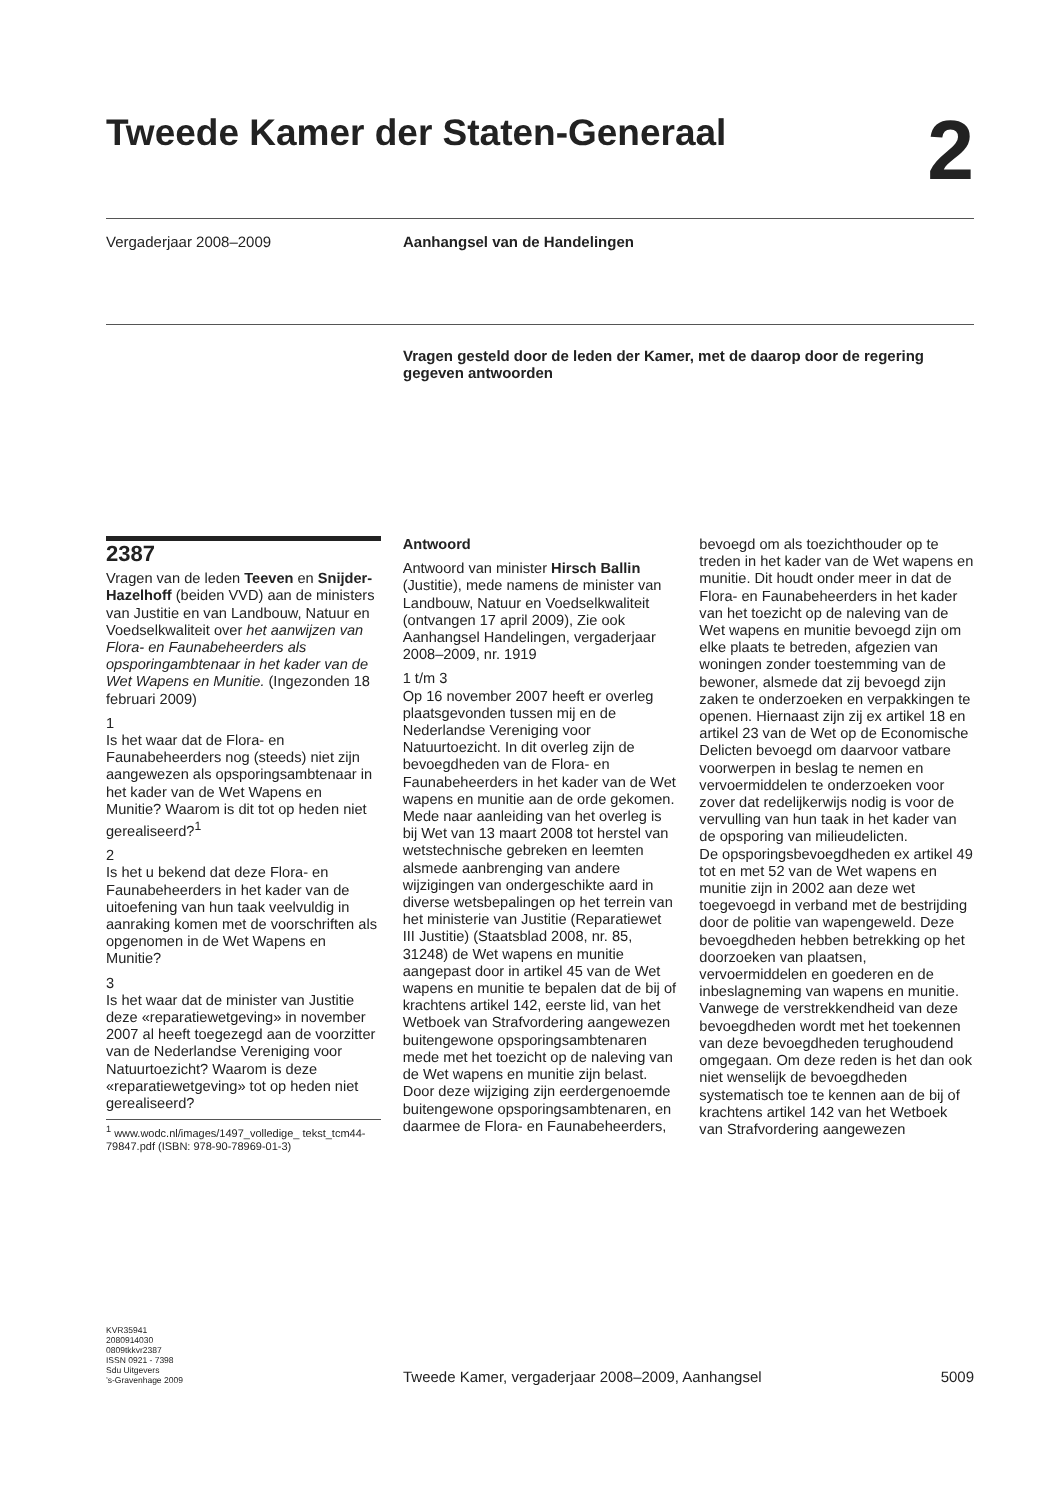Tweede Kamer der Staten-Generaal 2
Vergaderjaar 2008–2009 Aanhangsel van de Handelingen
Vragen gesteld door de leden der Kamer, met de daarop door de regering gegeven antwoorden
2387
Vragen van de leden Teeven en Snijder-Hazelhoff (beiden VVD) aan de ministers van Justitie en van Landbouw, Natuur en Voedselkwaliteit over het aanwijzen van Flora- en Faunabeheerders als opsporingambtenaar in het kader van de Wet Wapens en Munitie. (Ingezonden 18 februari 2009)
1
Is het waar dat de Flora- en Faunabeheerders nog (steeds) niet zijn aangewezen als opsporingsambtenaar in het kader van de Wet Wapens en Munitie? Waarom is dit tot op heden niet gerealiseerd?<sup>1</sup>
2
Is het u bekend dat deze Flora- en Faunabeheerders in het kader van de uitoefening van hun taak veelvuldig in aanraking komen met de voorschriften als opgenomen in de Wet Wapens en Munitie?
3
Is het waar dat de minister van Justitie deze «reparatiewetgeving» in november 2007 al heeft toegezegd aan de voorzitter van de Nederlandse Vereniging voor Natuurtoezicht? Waarom is deze «reparatiewetgeving» tot op heden niet gerealiseerd?
<sup>1</sup> www.wodc.nl/images/1497_volledige_ tekst_tcm44-79847.pdf (ISBN: 978-90-78969-01-3)
Antwoord
Antwoord van minister Hirsch Ballin (Justitie), mede namens de minister van Landbouw, Natuur en Voedselkwaliteit (ontvangen 17 april 2009), Zie ook Aanhangsel Handelingen, vergaderjaar 2008–2009, nr. 1919
1 t/m 3
Op 16 november 2007 heeft er overleg plaatsgevonden tussen mij en de Nederlandse Vereniging voor Natuurtoezicht. In dit overleg zijn de bevoegdheden van de Flora- en Faunabeheerders in het kader van de Wet wapens en munitie aan de orde gekomen. Mede naar aanleiding van het overleg is bij Wet van 13 maart 2008 tot herstel van wetstechnische gebreken en leemten alsmede aanbrenging van andere wijzigingen van ondergeschikte aard in diverse wetsbepalingen op het terrein van het ministerie van Justitie (Reparatiewet III Justitie) (Staatsblad 2008, nr. 85, 31248) de Wet wapens en munitie aangepast door in artikel 45 van de Wet wapens en munitie te bepalen dat de bij of krachtens artikel 142, eerste lid, van het Wetboek van Strafvordering aangewezen buitengewone opsporingsambtenaren mede met het toezicht op de naleving van de Wet wapens en munitie zijn belast.
Door deze wijziging zijn eerdergenoemde buitengewone opsporingsambtenaren, en daarmee de Flora- en Faunabeheerders,
bevoegd om als toezichthouder op te treden in het kader van de Wet wapens en munitie. Dit houdt onder meer in dat de Flora- en Faunabeheerders in het kader van het toezicht op de naleving van de Wet wapens en munitie bevoegd zijn om elke plaats te betreden, afgezien van woningen zonder toestemming van de bewoner, alsmede dat zij bevoegd zijn zaken te onderzoeken en verpakkingen te openen. Hiernaast zijn zij ex artikel 18 en artikel 23 van de Wet op de Economische Delicten bevoegd om daarvoor vatbare voorwerpen in beslag te nemen en vervoermiddelen te onderzoeken voor zover dat redelijkerwijs nodig is voor de vervulling van hun taak in het kader van de opsporing van milieudelicten.
De opsporingsbevoegdheden ex artikel 49 tot en met 52 van de Wet wapens en munitie zijn in 2002 aan deze wet toegevoegd in verband met de bestrijding door de politie van wapengeweld. Deze bevoegdheden hebben betrekking op het doorzoeken van plaatsen, vervoermiddelen en goederen en de inbeslagneming van wapens en munitie. Vanwege de verstrekkendheid van deze bevoegdheden wordt met het toekennen van deze bevoegdheden terughoudend omgegaan. Om deze reden is het dan ook niet wenselijk de bevoegdheden systematisch toe te kennen aan de bij of krachtens artikel 142 van het Wetboek van Strafvordering aangewezen
KVR35941
2080914030
0809tkkvr2387
ISSN 0921 - 7398
Sdu Uitgevers
’s-Gravenhage 2009
Tweede Kamer, vergaderjaar 2008–2009, Aanhangsel
5009